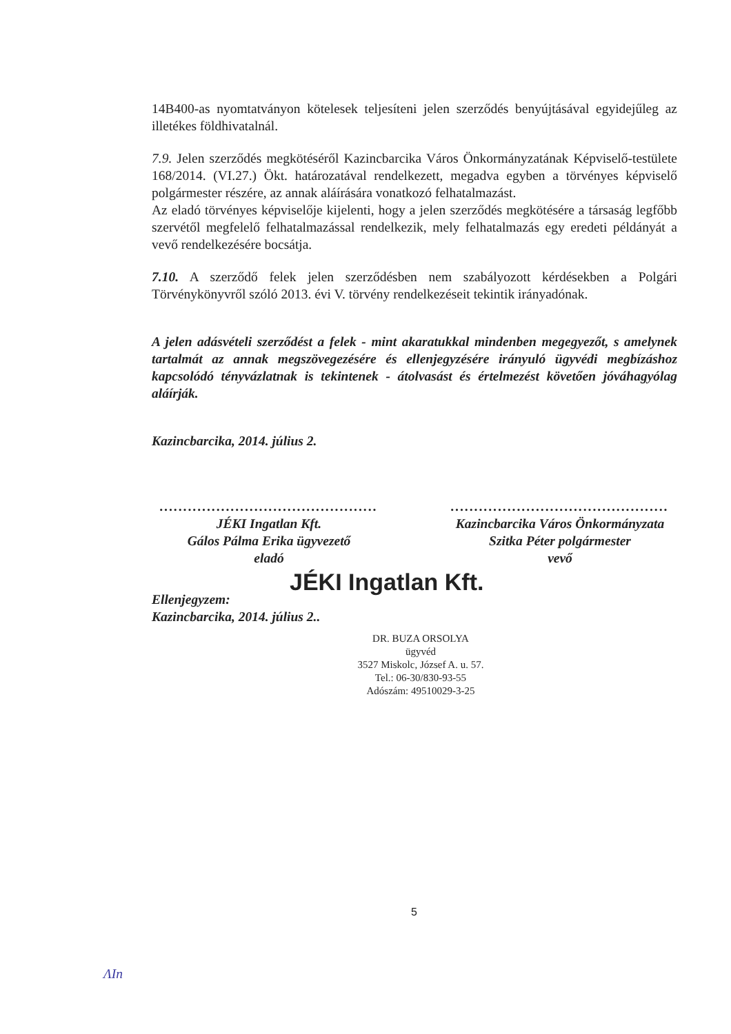14B400-as nyomtatványon kötelesek teljesíteni jelen szerződés benyújtásával egyidejűleg az illetékes földhivatalnál.
7.9. Jelen szerződés megkötéséről Kazincbarcika Város Önkormányzatának Képviselő-testülete 168/2014. (VI.27.) Ökt. határozatával rendelkezett, megadva egyben a törvényes képviselő polgármester részére, az annak aláírására vonatkozó felhatalmazást.
Az eladó törvényes képviselője kijelenti, hogy a jelen szerződés megkötésére a társaság legfőbb szervétől megfelelő felhatalmazással rendelkezik, mely felhatalmazás egy eredeti példányát a vevő rendelkezésére bocsátja.
7.10. A szerződő felek jelen szerződésben nem szabályozott kérdésekben a Polgári Törvénykönyvről szóló 2013. évi V. törvény rendelkezéseit tekintik irányadónak.
A jelen adásvételi szerződést a felek - mint akaratukkal mindenben megegyezőt, s amelynek tartalmát az annak megszövegezésére és ellenjegyzésére irányuló ügyvédi megbízáshoz kapcsolódó tényvázlatnak is tekintenek - átolvasást és értelmezést követően jóváhagyólag aláírják.
Kazincbarcika, 2014. július 2.
..............................................
JÉKI Ingatlan Kft.
Gálos Pálma Erika ügyvezető
eladó
..............................................
Kazincbarcika Város Önkormányzata
Szitka Péter polgármester
vevő
JÉKI Ingatlan Kft.
Ellenjegyzem:
Kazincbarcika, 2014. július 2..
DR. BUZA ORSOLYA
ügyvéd
3527 Miskolc, József A. u. 57.
Tel.: 06-30/830-93-55
Adószám: 49510029-3-25
5
ΛIn